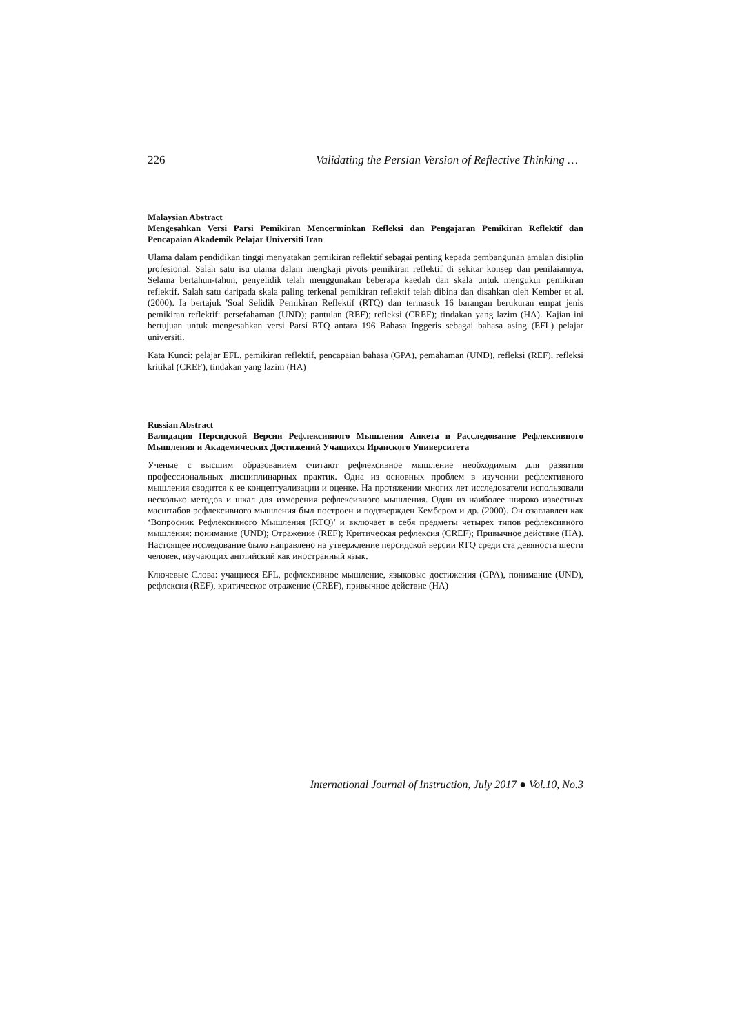226 Validating the Persian Version of Reflective Thinking …
Malaysian Abstract
Mengesahkan Versi Parsi Pemikiran Mencerminkan Refleksi dan Pengajaran Pemikiran Reflektif dan Pencapaian Akademik Pelajar Universiti Iran
Ulama dalam pendidikan tinggi menyatakan pemikiran reflektif sebagai penting kepada pembangunan amalan disiplin profesional. Salah satu isu utama dalam mengkaji pivots pemikiran reflektif di sekitar konsep dan penilaiannya. Selama bertahun-tahun, penyelidik telah menggunakan beberapa kaedah dan skala untuk mengukur pemikiran reflektif. Salah satu daripada skala paling terkenal pemikiran reflektif telah dibina dan disahkan oleh Kember et al. (2000). Ia bertajuk 'Soal Selidik Pemikiran Reflektif (RTQ) dan termasuk 16 barangan berukuran empat jenis pemikiran reflektif: persefahaman (UND); pantulan (REF); refleksi (CREF); tindakan yang lazim (HA). Kajian ini bertujuan untuk mengesahkan versi Parsi RTQ antara 196 Bahasa Inggeris sebagai bahasa asing (EFL) pelajar universiti.
Kata Kunci: pelajar EFL, pemikiran reflektif, pencapaian bahasa (GPA), pemahaman (UND), refleksi (REF), refleksi kritikal (CREF), tindakan yang lazim (HA)
Russian Abstract
Валидация Персидской Версии Рефлексивного Мышления Анкета и Расследование Рефлексивного Мышления и Академических Достижений Учащихся Иранского Университета
Ученые с высшим образованием считают рефлексивное мышление необходимым для развития профессиональных дисциплинарных практик. Одна из основных проблем в изучении рефлективного мышления сводится к ее концептуализации и оценке. На протяжении многих лет исследователи использовали несколько методов и шкал для измерения рефлексивного мышления. Один из наиболее широко известных масштабов рефлексивного мышления был построен и подтвержден Кембером и др. (2000). Он озаглавлен как ‘Вопросник Рефлексивного Мышления (RTQ)’ и включает в себя предметы четырех типов рефлексивного мышления: понимание (UND); Отражение (REF); Критическая рефлексия (CREF); Привычное действие (HA). Настоящее исследование было направлено на утверждение персидской версии RTQ среди ста девяноста шести человек, изучающих английский как иностранный язык.
Ключевые Слова: учащиеся EFL, рефлексивное мышление, языковые достижения (GPA), понимание (UND), рефлексия (REF), критическое отражение (CREF), привычное действие (HA)
International Journal of Instruction, July 2017 ● Vol.10, No.3